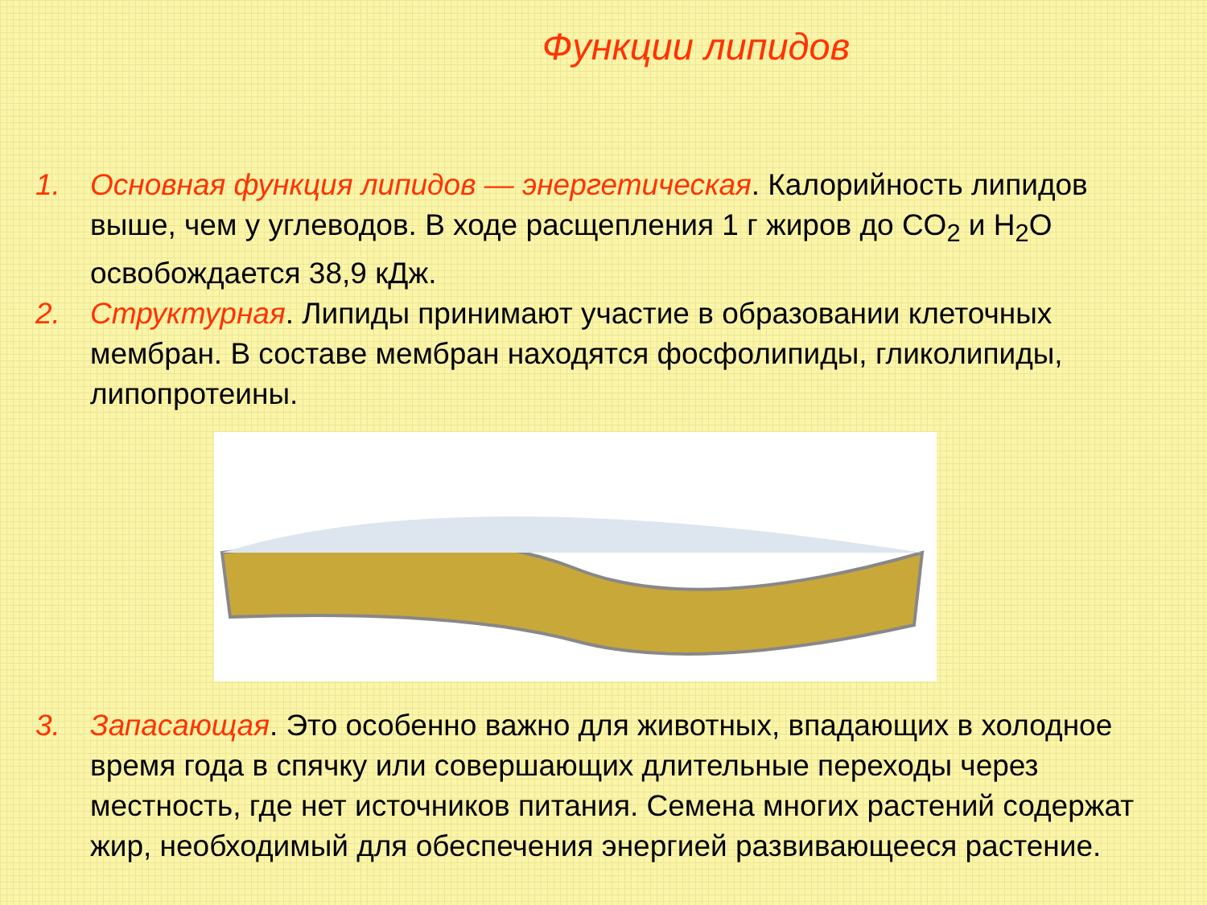Функции липидов
1. Основная функция липидов — энергетическая. Калорийность липидов выше, чем у углеводов. В ходе расщепления 1 г жиров до CO<sub>2</sub> и H<sub>2</sub>O освобождается 38,9 кДж.
2. Структурная. Липиды принимают участие в образовании клеточных мембран. В составе мембран находятся фосфолипиды, гликолипиды, липопротеины.
3. Запасающая. Это особенно важно для животных, впадающих в холодное время года в спячку или совершающих длительные переходы через местность, где нет источников питания. Семена многих растений содержат жир, необходимый для обеспечения энергией развивающееся растение.